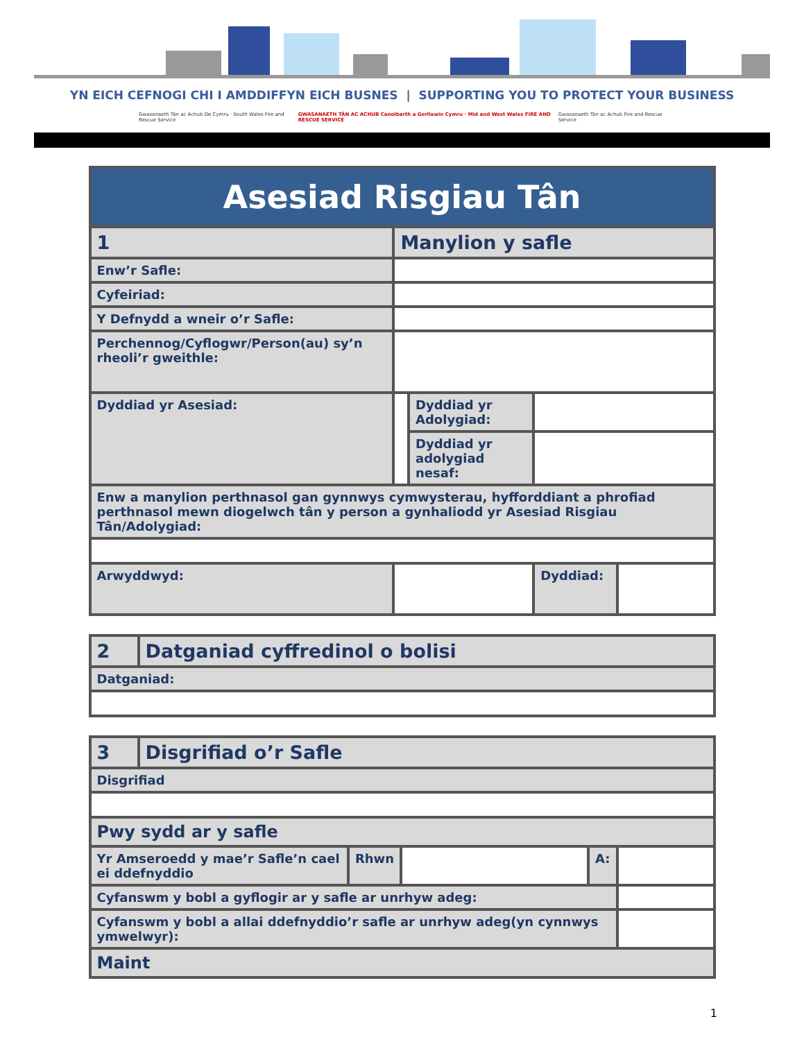YN EICH CEFNOGI CHI I AMDDIFFYN EICH BUSNES | SUPPORTING YOU TO PROTECT YOUR BUSINESS
Gwasanaeth Tân ac Achub De Cymru · South Wales Fire and Rescue Service
GWASANAETH TÂN AC ACHUB Canolbarth a Gorllewin Cymru · Mid and West Wales FIRE AND RESCUE SERVICE
Gwasanaeth Tân ac Achub Fire and Rescue Service
| Asesiad Risgiau Tân | | | | | |
| 1 | Manylion y safle | | | | |
| Enw’r Safle: | | | | | |
| Cyfeiriad: | | | | | |
| Y Defnydd a wneir o’r Safle: | | | | | |
| Perchennog/Cyflogwr/Person(au) sy’n rheoli’r gweithle: | | | | | |
| Dyddiad yr Asesiad: | | | Dyddiad yr Adolygiad: | | |
| | | | Dyddiad yr adolygiad nesaf: | | |
| Enw a manylion perthnasol gan gynnwys cymwysterau, hyfforddiant a phrofiad perthnasol mewn diogelwch tân y person a gynhaliodd yr Asesiad Risgiau Tân/Adolygiad: | | | | | |
| Arwyddwyd: | | | | Dyddiad: | |
| 2 | Datganiad cyffredinol o bolisi |
| Datganiad: | |
| 3 | Disgrifiad o’r Safle | | | | |
| Disgrifiad | | | | | |
| Pwy sydd ar y safle | | | | | |
| Yr Amseroedd y mae’r Safle’n cael ei ddefnyddio | | Rhwn | | A: | |
| Cyfanswm y bobl a gyflogir ar y safle ar unrhyw adeg: | | | | | |
| Cyfanswm y bobl a allai ddefnyddio’r safle ar unrhyw adeg(yn cynnwys ymwelwyr): | | | | | |
| Maint | | | | | |
1